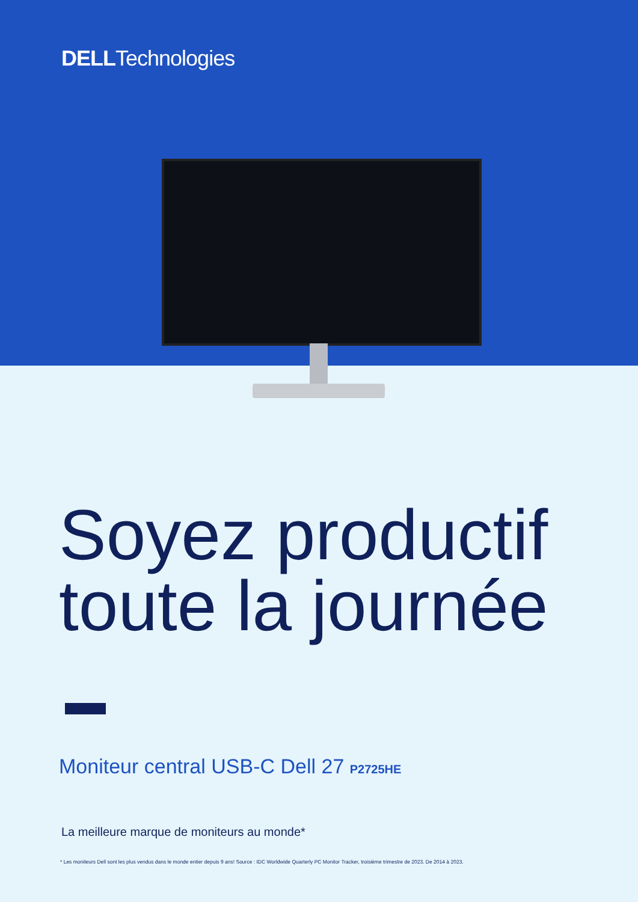DELLTechnologies
Soyez productif
toute la journée
Moniteur central USB-C Dell 27 P2725HE
La meilleure marque de moniteurs au monde*
* Les moniteurs Dell sont les plus vendus dans le monde entier depuis 9 ans! Source : IDC Worldwide Quarterly PC Monitor Tracker, troisième trimestre de 2023. De 2014 à 2023.